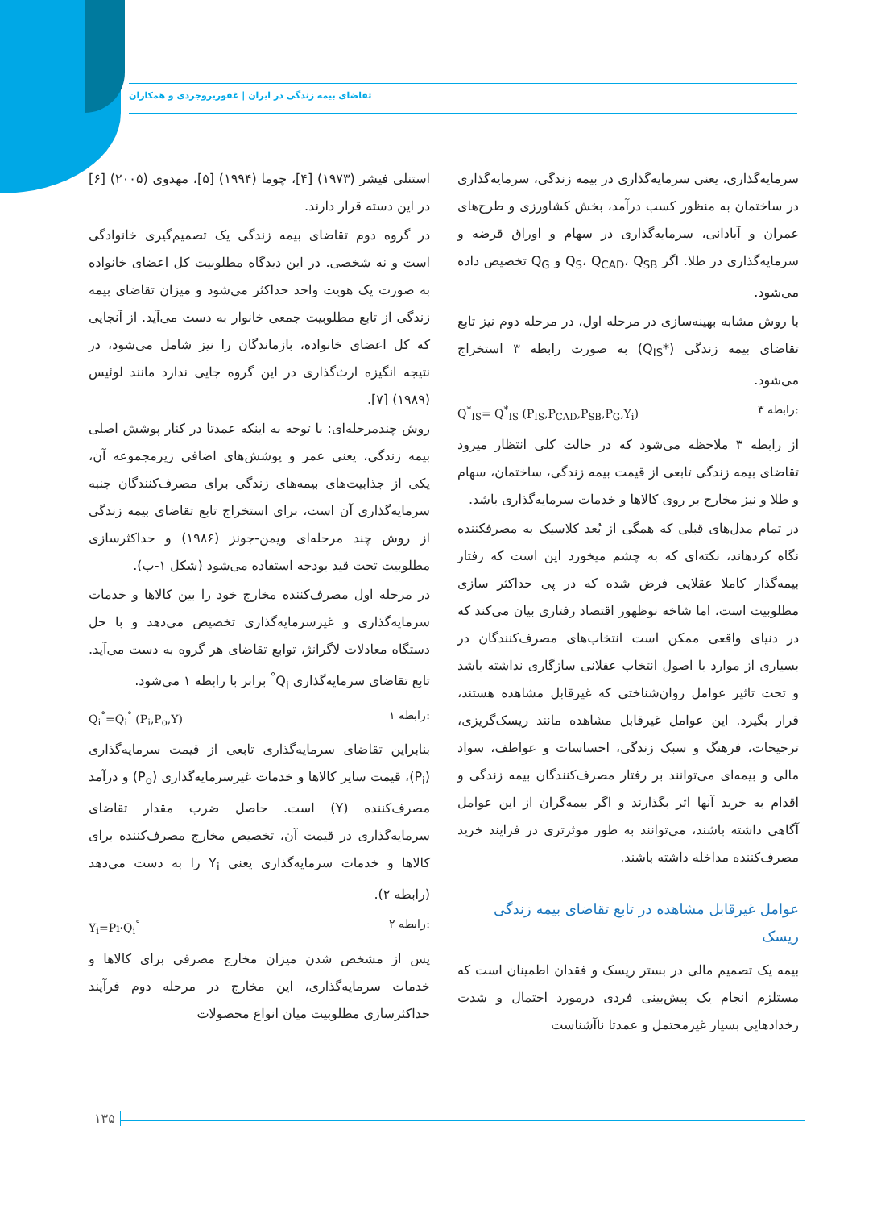تقاضای بیمه زندگی در ایران | غفوربروجردی و همکاران
استنلی فیشر (۱۹۷۳) [۴]، چوما (۱۹۹۴) [۵]، مهدوی (۲۰۰۵) [۶] در این دسته قرار دارند.
در گروه دوم تقاضای بیمه زندگی یک تصمیم‌گیری خانوادگی است و نه شخصی. در این دیدگاه مطلوبیت کل اعضای خانواده به صورت یک هویت واحد حداکثر می‌شود و میزان تقاضای بیمه زندگی از تابع مطلوبیت جمعی خانوار به دست می‌آید. از آنجایی که کل اعضای خانواده، بازماندگان را نیز شامل می‌شود، در نتیجه انگیزه ارث‌گذاری در این گروه جایی ندارد مانند لوئیس (۱۹۸۹) [۷].
روش چندمرحله‌ای: با توجه به اینکه عمدتا در کنار پوشش اصلی بیمه زندگی، یعنی عمر و پوشش‌های اضافی زیرمجموعه آن، یکی از جذابیت‌های بیمه‌های زندگی برای مصرف‌کنندگان جنبه سرمایه‌گذاری آن است، برای استخراج تابع تقاضای بیمه زندگی از روش چند مرحله‌ای ویمن-جونز (۱۹۸۶) و حداکثرسازی مطلوبیت تحت قید بودجه استفاده می‌شود (شکل ۱-ب).
در مرحله اول مصرف‌کننده مخارج خود را بین کالاها و خدمات سرمایه‌گذاری و غیرسرمایه‌گذاری تخصیص می‌دهد و با حل دستگاه معادلات لاگرانژ، توابع تقاضای هر گروه به دست می‌آید. تابع تقاضای سرمایه‌گذاری Q<sub>i</sub><sup>°</sup> برابر با رابطه ۱ می‌شود.
Q<sub>i</sub><sup>°</sup>=Q<sub>i</sub><sup>°</sup> (P<sub>i</sub>,P<sub>o</sub>,Y) رابطه ۱:
بنابراین تقاضای سرمایه‌گذاری تابعی از قیمت سرمایه‌گذاری (P<sub>i</sub>)، قیمت سایر کالاها و خدمات غیرسرمایه‌گذاری (P<sub>o</sub>) و درآمد مصرف‌کننده (Y) است. حاصل ضرب مقدار تقاضای سرمایه‌گذاری در قیمت آن، تخصیص مخارج مصرف‌کننده برای کالاها و خدمات سرمایه‌گذاری یعنی Y<sub>i</sub> را به دست می‌دهد (رابطه ۲).
Y<sub>i</sub>=Pi·Q<sub>i</sub><sup>°</sup> رابطه ۲:
پس از مشخص شدن میزان مخارج مصرفی برای کالاها و خدمات سرمایه‌گذاری، این مخارج در مرحله دوم فرآیند حداکثرسازی مطلوبیت میان انواع محصولات
سرمایه‌گذاری، یعنی سرمایه‌گذاری در بیمه زندگی، سرمایه‌گذاری در ساختمان به منظور کسب درآمد، بخش کشاورزی و طرح‌های عمران و آبادانی، سرمایه‌گذاری در سهام و اوراق قرضه و سرمایه‌گذاری در طلا. اگر Q<sub>S</sub>، Q<sub>CAD</sub>، Q<sub>SB</sub> و Q<sub>G</sub> تخصیص داده می‌شود.
با روش مشابه بهینه‌سازی در مرحله اول، در مرحله دوم نیز تابع تقاضای بیمه زندگی (*Q<sub>IS</sub>) به صورت رابطه ۳ استخراج می‌شود.
Q<sup>*</sup><sub>IS</sub>= Q<sup>*</sup><sub>IS</sub> (P<sub>IS</sub>,P<sub>CAD</sub>,P<sub>SB</sub>,P<sub>G</sub>,Y<sub>i</sub>) رابطه ۳:
از رابطه ۳ ملاحظه می‌شود که در حالت کلی انتظار میرود تقاضای بیمه زندگی تابعی از قیمت بیمه زندگی، ساختمان، سهام و طلا و نیز مخارج بر روی کالاها و خدمات سرمایه‌گذاری باشد.
در تمام مدل‌های قبلی که همگی از بُعد کلاسیک به مصرفکننده نگاه کردهاند، نکته‌ای که به چشم میخورد این است که رفتار بیمه‌گذار کاملا عقلایی فرض شده که در پی حداکثر سازی مطلوبیت است، اما شاخه نوظهور اقتصاد رفتاری بیان می‌کند که در دنیای واقعی ممکن است انتخاب‌های مصرف‌کنندگان در بسیاری از موارد با اصول انتخاب عقلانی سازگاری نداشته باشد و تحت تاثیر عوامل روان‌شناختی که غیرقابل مشاهده هستند، قرار بگیرد. این عوامل غیرقابل مشاهده مانند ریسک‌گریزی، ترجیحات، فرهنگ و سبک زندگی، احساسات و عواطف، سواد مالی و بیمه‌ای می‌توانند بر رفتار مصرف‌کنندگان بیمه زندگی و اقدام به خرید آنها اثر بگذارند و اگر بیمه‌گران از این عوامل آگاهی داشته باشند، می‌توانند به طور موثرتری در فرایند خرید مصرف‌کننده مداخله داشته باشند.
عوامل غیرقابل مشاهده در تابع تقاضای بیمه زندگی
ریسک
بیمه یک تصمیم مالی در بستر ریسک و فقدان اطمینان است که مستلزم انجام یک پیش‌بینی فردی درمورد احتمال و شدت رخدادهایی بسیار غیرمحتمل و عمدتا ناآشناست
۱۳۵